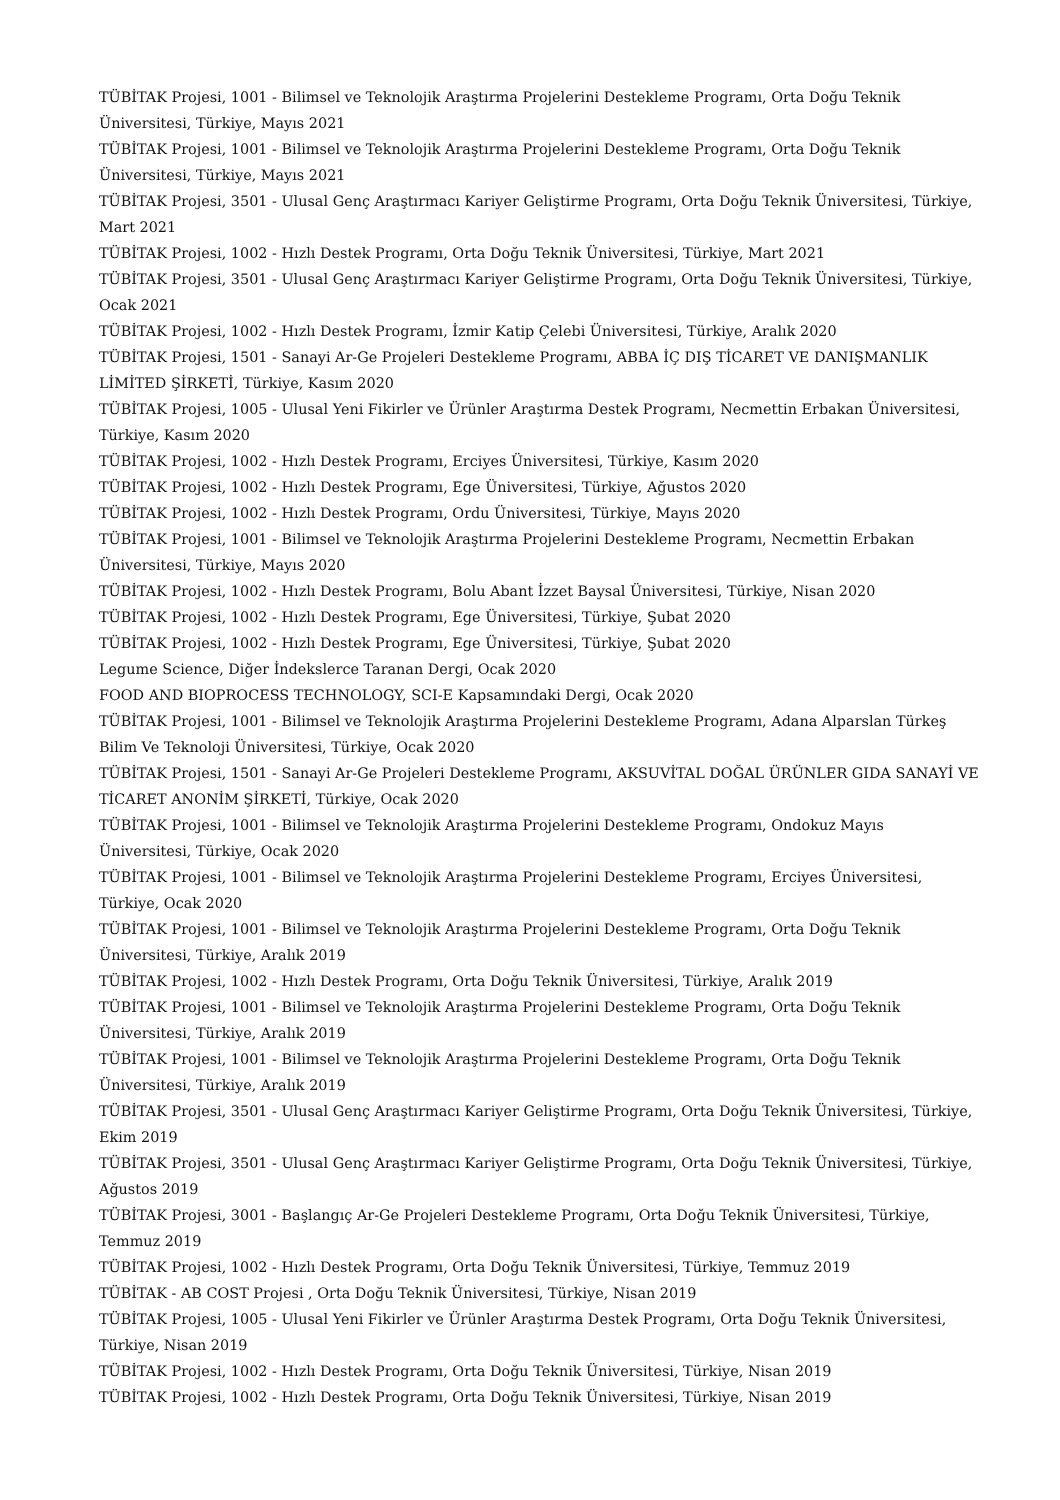TÜBİTAK Projesi, 1001 - Bilimsel ve Teknolojik Araştırma Projelerini Destekleme Programı, Orta Doğu Teknik Üniversitesi, Türkiye, Mayıs 2021
TÜBİTAK Projesi, 1001 - Bilimsel ve Teknolojik Araştırma Projelerini Destekleme Programı, Orta Doğu Teknik Üniversitesi, Türkiye, Mayıs 2021
TÜBİTAK Projesi, 3501 - Ulusal Genç Araştırmacı Kariyer Geliştirme Programı, Orta Doğu Teknik Üniversitesi, Türkiye, Mart 2021
TÜBİTAK Projesi, 1002 - Hızlı Destek Programı, Orta Doğu Teknik Üniversitesi, Türkiye, Mart 2021
TÜBİTAK Projesi, 3501 - Ulusal Genç Araştırmacı Kariyer Geliştirme Programı, Orta Doğu Teknik Üniversitesi, Türkiye, Ocak 2021
TÜBİTAK Projesi, 1002 - Hızlı Destek Programı, İzmir Katip Çelebi Üniversitesi, Türkiye, Aralık 2020
TÜBİTAK Projesi, 1501 - Sanayi Ar-Ge Projeleri Destekleme Programı, ABBA İÇ DIŞ TİCARET VE DANIŞMANLIK LİMİTED ŞİRKETİ, Türkiye, Kasım 2020
TÜBİTAK Projesi, 1005 - Ulusal Yeni Fikirler ve Ürünler Araştırma Destek Programı, Necmettin Erbakan Üniversitesi, Türkiye, Kasım 2020
TÜBİTAK Projesi, 1002 - Hızlı Destek Programı, Erciyes Üniversitesi, Türkiye, Kasım 2020
TÜBİTAK Projesi, 1002 - Hızlı Destek Programı, Ege Üniversitesi, Türkiye, Ağustos 2020
TÜBİTAK Projesi, 1002 - Hızlı Destek Programı, Ordu Üniversitesi, Türkiye, Mayıs 2020
TÜBİTAK Projesi, 1001 - Bilimsel ve Teknolojik Araştırma Projelerini Destekleme Programı, Necmettin Erbakan Üniversitesi, Türkiye, Mayıs 2020
TÜBİTAK Projesi, 1002 - Hızlı Destek Programı, Bolu Abant İzzet Baysal Üniversitesi, Türkiye, Nisan 2020
TÜBİTAK Projesi, 1002 - Hızlı Destek Programı, Ege Üniversitesi, Türkiye, Şubat 2020
TÜBİTAK Projesi, 1002 - Hızlı Destek Programı, Ege Üniversitesi, Türkiye, Şubat 2020
Legume Science, Diğer İndekslerce Taranan Dergi, Ocak 2020
FOOD AND BIOPROCESS TECHNOLOGY, SCI-E Kapsamındaki Dergi, Ocak 2020
TÜBİTAK Projesi, 1001 - Bilimsel ve Teknolojik Araştırma Projelerini Destekleme Programı, Adana Alparslan Türkeş Bilim Ve Teknoloji Üniversitesi, Türkiye, Ocak 2020
TÜBİTAK Projesi, 1501 - Sanayi Ar-Ge Projeleri Destekleme Programı, AKSUVİTAL DOĞAL ÜRÜNLER GIDA SANAYİ VE TİCARET ANONİM ŞİRKETİ, Türkiye, Ocak 2020
TÜBİTAK Projesi, 1001 - Bilimsel ve Teknolojik Araştırma Projelerini Destekleme Programı, Ondokuz Mayıs Üniversitesi, Türkiye, Ocak 2020
TÜBİTAK Projesi, 1001 - Bilimsel ve Teknolojik Araştırma Projelerini Destekleme Programı, Erciyes Üniversitesi, Türkiye, Ocak 2020
TÜBİTAK Projesi, 1001 - Bilimsel ve Teknolojik Araştırma Projelerini Destekleme Programı, Orta Doğu Teknik Üniversitesi, Türkiye, Aralık 2019
TÜBİTAK Projesi, 1002 - Hızlı Destek Programı, Orta Doğu Teknik Üniversitesi, Türkiye, Aralık 2019
TÜBİTAK Projesi, 1001 - Bilimsel ve Teknolojik Araştırma Projelerini Destekleme Programı, Orta Doğu Teknik Üniversitesi, Türkiye, Aralık 2019
TÜBİTAK Projesi, 1001 - Bilimsel ve Teknolojik Araştırma Projelerini Destekleme Programı, Orta Doğu Teknik Üniversitesi, Türkiye, Aralık 2019
TÜBİTAK Projesi, 3501 - Ulusal Genç Araştırmacı Kariyer Geliştirme Programı, Orta Doğu Teknik Üniversitesi, Türkiye, Ekim 2019
TÜBİTAK Projesi, 3501 - Ulusal Genç Araştırmacı Kariyer Geliştirme Programı, Orta Doğu Teknik Üniversitesi, Türkiye, Ağustos 2019
TÜBİTAK Projesi, 3001 - Başlangıç Ar-Ge Projeleri Destekleme Programı, Orta Doğu Teknik Üniversitesi, Türkiye, Temmuz 2019
TÜBİTAK Projesi, 1002 - Hızlı Destek Programı, Orta Doğu Teknik Üniversitesi, Türkiye, Temmuz 2019
TÜBİTAK - AB COST Projesi , Orta Doğu Teknik Üniversitesi, Türkiye, Nisan 2019
TÜBİTAK Projesi, 1005 - Ulusal Yeni Fikirler ve Ürünler Araştırma Destek Programı, Orta Doğu Teknik Üniversitesi, Türkiye, Nisan 2019
TÜBİTAK Projesi, 1002 - Hızlı Destek Programı, Orta Doğu Teknik Üniversitesi, Türkiye, Nisan 2019
TÜBİTAK Projesi, 1002 - Hızlı Destek Programı, Orta Doğu Teknik Üniversitesi, Türkiye, Nisan 2019